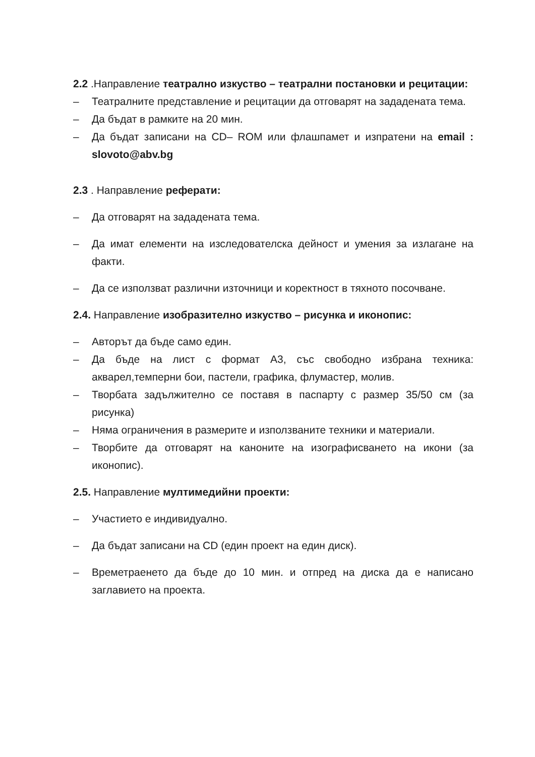2.2 .Направление театрално изкуство – театрални постановки и рецитации:
– Театралните представление и рецитации да отговарят на зададената тема.
– Да бъдат в рамките на 20 мин.
– Да бъдат записани на CD– ROM или флашпамет и изпратени на email : slovoto@abv.bg
2.3 . Направление реферати:
– Да отговарят на зададената тема.
– Да имат елементи на изследователска дейност и умения за излагане на факти.
– Да се използват различни източници и коректност в тяхното посочване.
2.4. Направление изобразително изкуство – рисунка и иконопис:
– Авторът да бъде само един.
– Да бъде на лист с формат А3, със свободно избрана техника: акварел,темперни бои, пастели, графика, флумастер, молив.
– Творбата задължително се поставя в паспарту с размер 35/50 см (за рисунка)
– Няма ограничения в размерите и използваните техники и материали.
– Творбите да отговарят на каноните на изографисването на икони (за иконопис).
2.5. Направление мултимедийни проекти:
– Участието е индивидуално.
– Да бъдат записани на CD (един проект на един диск).
– Времетраенето да бъде до 10 мин. и отпред на диска да е написано заглавието на проекта.